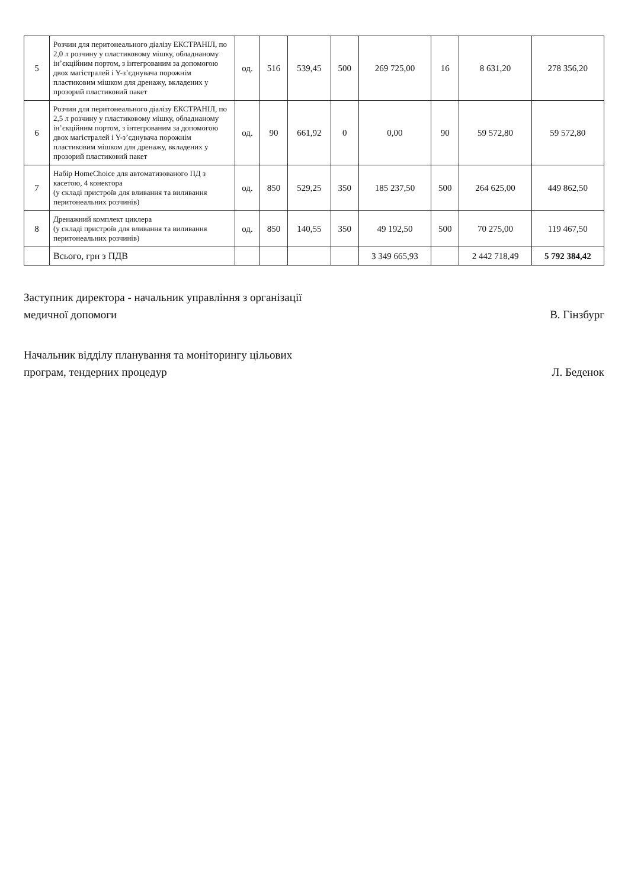| 5 | Розчин для перитонеального діалізу ЕКСТРАНІЛ, по 2,0 л розчину у пластиковому мішку, обладнаному ін’єкційним портом, з інтегрованим за допомогою двох магістралей і Y-з’єднувача порожнім пластиковим мішком для дренажу, вкладених у прозорий пластиковий пакет | од. | 516 | 539,45 | 500 | 269 725,00 | 16 | 8 631,20 | 278 356,20 |
| 6 | Розчин для перитонеального діалізу ЕКСТРАНІЛ, по 2,5 л розчину у пластиковому мішку, обладнаному ін’єкційним портом, з інтегрованим за допомогою двох магістралей і Y-з’єднувача порожнім пластиковим мішком для дренажу, вкладених у прозорий пластиковий пакет | од. | 90 | 661,92 | 0 | 0,00 | 90 | 59 572,80 | 59 572,80 |
| 7 | Набір HomeChoice для автоматизованого ПД з касетою, 4 конектора (у складі пристроїв для вливання та виливання перитонеальних розчинів) | од. | 850 | 529,25 | 350 | 185 237,50 | 500 | 264 625,00 | 449 862,50 |
| 8 | Дренажний комплект циклера (у складі пристроїв для вливання та виливання перитонеальних розчинів) | од. | 850 | 140,55 | 350 | 49 192,50 | 500 | 70 275,00 | 119 467,50 |
| | Всього, грн з ПДВ | | | | | 3 349 665,93 | | 2 442 718,49 | 5 792 384,42 |
Заступник директора - начальник управління з організації медичної допомоги
В. Гінзбург
Начальник відділу планування та моніторингу цільових програм, тендерних процедур
Л. Беденок